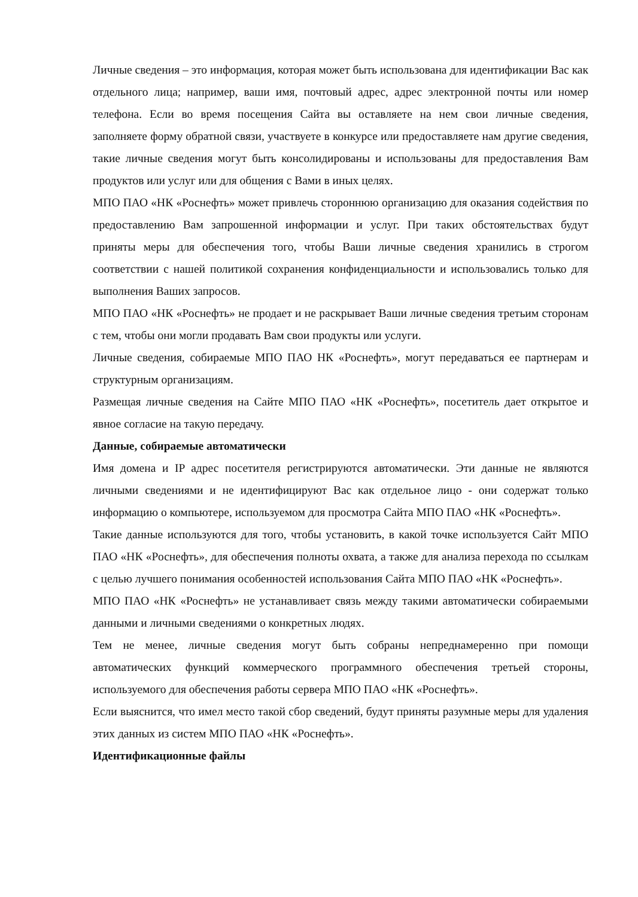Личные сведения – это информация, которая может быть использована для идентификации Вас как отдельного лица; например, ваши имя, почтовый адрес, адрес электронной почты или номер телефона. Если во время посещения Сайта вы оставляете на нем свои личные сведения, заполняете форму обратной связи, участвуете в конкурсе или предоставляете нам другие сведения, такие личные сведения могут быть консолидированы и использованы для предоставления Вам продуктов или услуг или для общения с Вами в иных целях.
МПО ПАО «НК «Роснефть» может привлечь стороннюю организацию для оказания содействия по предоставлению Вам запрошенной информации и услуг. При таких обстоятельствах будут приняты меры для обеспечения того, чтобы Ваши личные сведения хранились в строгом соответствии с нашей политикой сохранения конфиденциальности и использовались только для выполнения Ваших запросов.
МПО ПАО «НК «Роснефть» не продает и не раскрывает Ваши личные сведения третьим сторонам с тем, чтобы они могли продавать Вам свои продукты или услуги.
Личные сведения, собираемые МПО ПАО НК «Роснефть», могут передаваться ее партнерам и структурным организациям.
Размещая личные сведения на Сайте МПО ПАО «НК «Роснефть», посетитель дает открытое и явное согласие на такую передачу.
Данные, собираемые автоматически
Имя домена и IP адрес посетителя регистрируются автоматически. Эти данные не являются личными сведениями и не идентифицируют Вас как отдельное лицо - они содержат только информацию о компьютере, используемом для просмотра Сайта МПО ПАО «НК «Роснефть».
Такие данные используются для того, чтобы установить, в какой точке используется Сайт МПО ПАО «НК «Роснефть», для обеспечения полноты охвата, а также для анализа перехода по ссылкам с целью лучшего понимания особенностей использования Сайта МПО ПАО «НК «Роснефть».
МПО ПАО «НК «Роснефть» не устанавливает связь между такими автоматически собираемыми данными и личными сведениями о конкретных людях.
Тем не менее, личные сведения могут быть собраны непреднамеренно при помощи автоматических функций коммерческого программного обеспечения третьей стороны, используемого для обеспечения работы сервера МПО ПАО «НК «Роснефть».
Если выяснится, что имел место такой сбор сведений, будут приняты разумные меры для удаления этих данных из систем МПО ПАО «НК «Роснефть».
Идентификационные файлы